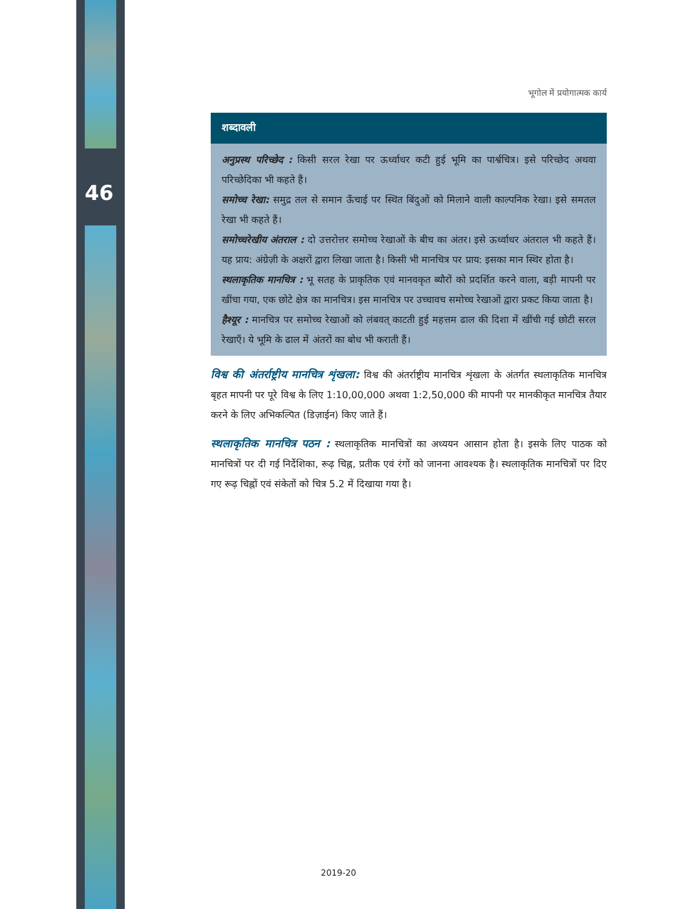46
भूगोल में प्रयोगात्मक कार्य
शब्दावली
अनुप्रस्थ परिच्छेद : किसी सरल रेखा पर ऊर्ध्वाधर कटी हुई भूमि का पार्श्वचित्र। इसे परिच्छेद अथवा परिच्छेदिका भी कहते हैं।
समोच्च रेखा: समुद्र तल से समान ऊँचाई पर स्थित बिंदुओं को मिलाने वाली काल्पनिक रेखा। इसे समतल रेखा भी कहते हैं।
समोच्चरेखीय अंतराल : दो उत्तरोत्तर समोच्च रेखाओं के बीच का अंतर। इसे ऊर्ध्वाधर अंतराल भी कहते हैं। यह प्राय: अंग्रेज़ी के अक्षरों द्वारा लिखा जाता है। किसी भी मानचित्र पर प्राय: इसका मान स्थिर होता है।
स्थलाकृतिक मानचित्र : भू सतह के प्राकृतिक एवं मानवकृत ब्यौरों को प्रदर्शित करने वाला, बड़ी मापनी पर खींचा गया, एक छोटे क्षेत्र का मानचित्र। इस मानचित्र पर उच्चावच समोच्च रेखाओं द्वारा प्रकट किया जाता है।
हैश्यूर : मानचित्र पर समोच्च रेखाओं को लंबवत् काटती हुई महत्तम ढाल की दिशा में खींची गई छोटी सरल रेखाएँ। ये भूमि के ढाल में अंतरों का बोध भी कराती हैं।
विश्व की अंतर्राष्ट्रीय मानचित्र शृंखला: विश्व की अंतर्राष्ट्रीय मानचित्र शृंखला के अंतर्गत स्थलाकृतिक मानचित्र बृहत मापनी पर पूरे विश्व के लिए 1:10,00,000 अथवा 1:2,50,000 की मापनी पर मानकीकृत मानचित्र तैयार करने के लिए अभिकल्पित (डिज़ाईन) किए जाते हैं।
स्थलाकृतिक मानचित्र पठन : स्थलाकृतिक मानचित्रों का अध्ययन आसान होता है। इसके लिए पाठक को मानचित्रों पर दी गई निर्देशिका, रूढ़ चिह्न, प्रतीक एवं रंगों को जानना आवश्यक है। स्थलाकृतिक मानचित्रों पर दिए गए रूढ़ चिह्नों एवं संकेतों को चित्र 5.2 में दिखाया गया है।
2019-20